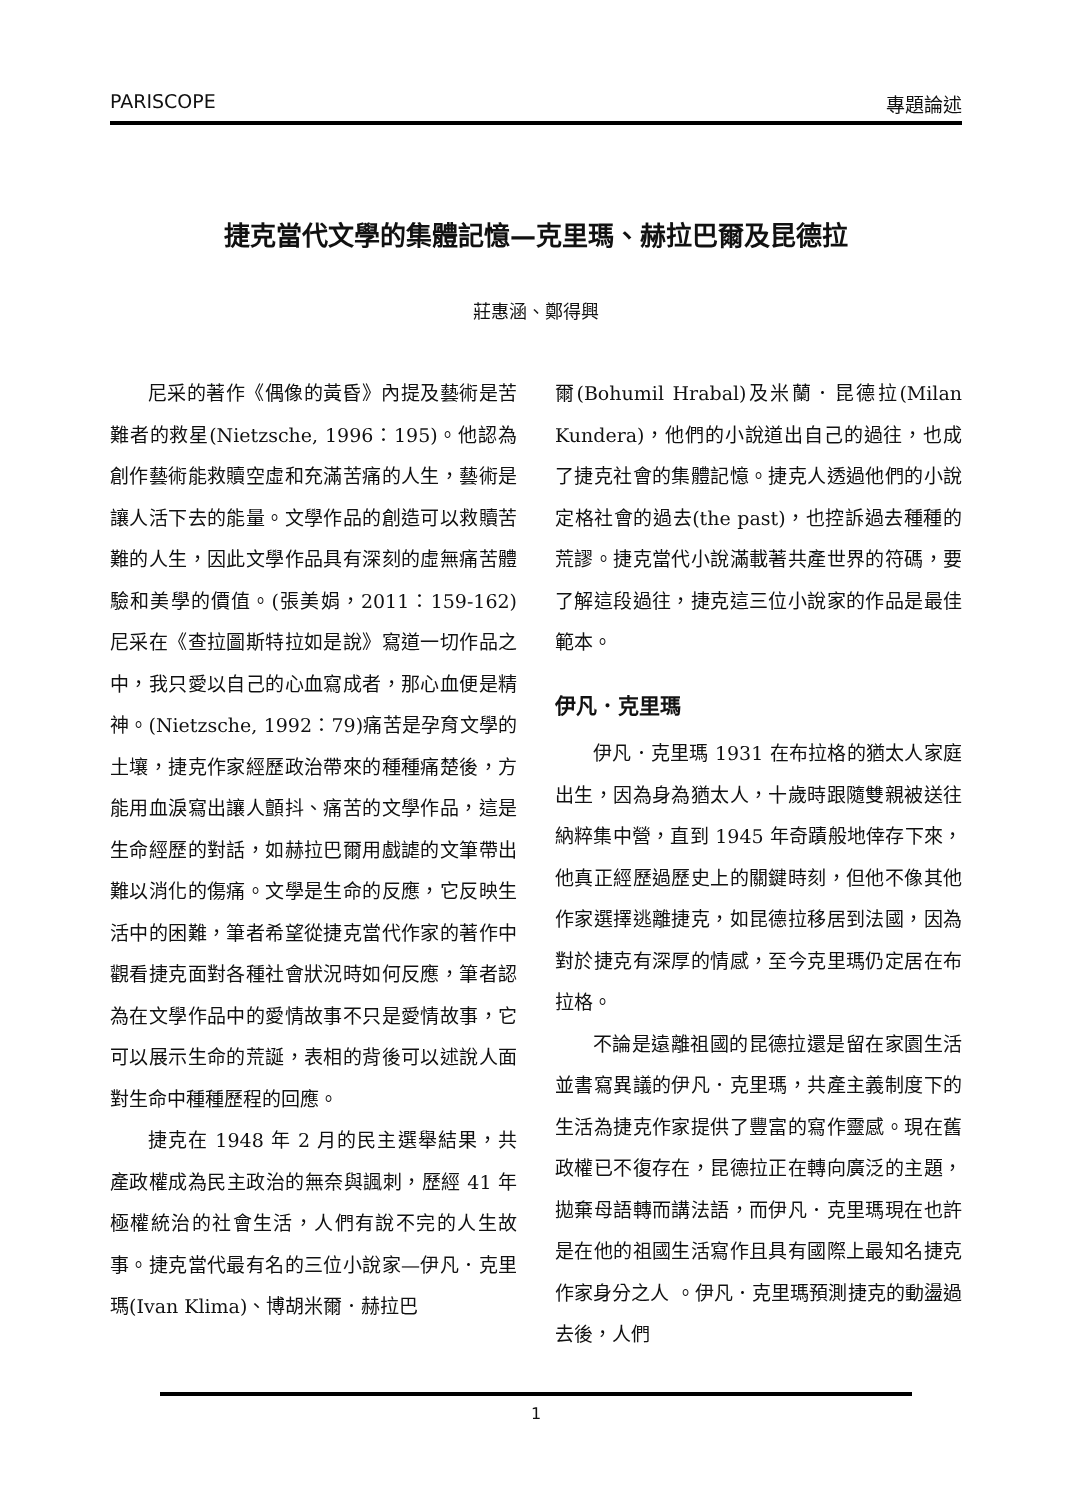PARISCOPE 專題論述
捷克當代文學的集體記憶—克里瑪、赫拉巴爾及昆德拉
莊惠涵、鄭得興
尼采的著作《偶像的黃昏》內提及藝術是苦難者的救星(Nietzsche, 1996：195)。他認為創作藝術能救贖空虛和充滿苦痛的人生，藝術是讓人活下去的能量。文學作品的創造可以救贖苦難的人生，因此文學作品具有深刻的虛無痛苦體驗和美學的價值。(張美娟，2011：159-162)尼采在《查拉圖斯特拉如是說》寫道一切作品之中，我只愛以自己的心血寫成者，那心血便是精神。(Nietzsche, 1992：79)痛苦是孕育文學的土壤，捷克作家經歷政治帶來的種種痛楚後，方能用血淚寫出讓人顫抖、痛苦的文學作品，這是生命經歷的對話，如赫拉巴爾用戲謔的文筆帶出難以消化的傷痛。文學是生命的反應，它反映生活中的困難，筆者希望從捷克當代作家的著作中觀看捷克面對各種社會狀況時如何反應，筆者認為在文學作品中的愛情故事不只是愛情故事，它可以展示生命的荒誕，表相的背後可以述說人面對生命中種種歷程的回應。
捷克在 1948 年 2 月的民主選舉結果，共產政權成為民主政治的無奈與諷刺，歷經 41 年極權統治的社會生活，人們有說不完的人生故事。捷克當代最有名的三位小說家—伊凡．克里瑪(Ivan Klima)、博胡米爾．赫拉巴
爾(Bohumil Hrabal)及米蘭．昆德拉(Milan Kundera)，他們的小說道出自己的過往，也成了捷克社會的集體記憶。捷克人透過他們的小說定格社會的過去(the past)，也控訴過去種種的荒謬。捷克當代小說滿載著共產世界的符碼，要了解這段過往，捷克這三位小說家的作品是最佳範本。
伊凡．克里瑪
伊凡．克里瑪 1931 在布拉格的猶太人家庭出生，因為身為猶太人，十歲時跟隨雙親被送往納粹集中營，直到 1945 年奇蹟般地倖存下來，他真正經歷過歷史上的關鍵時刻，但他不像其他作家選擇逃離捷克，如昆德拉移居到法國，因為對於捷克有深厚的情感，至今克里瑪仍定居在布拉格。
不論是遠離祖國的昆德拉還是留在家園生活並書寫異議的伊凡．克里瑪，共產主義制度下的生活為捷克作家提供了豐富的寫作靈感。現在舊政權已不復存在，昆德拉正在轉向廣泛的主題，拋棄母語轉而講法語，而伊凡．克里瑪現在也許是在他的祖國生活寫作且具有國際上最知名捷克作家身分之人 。伊凡．克里瑪預測捷克的動盪過去後，人們
1